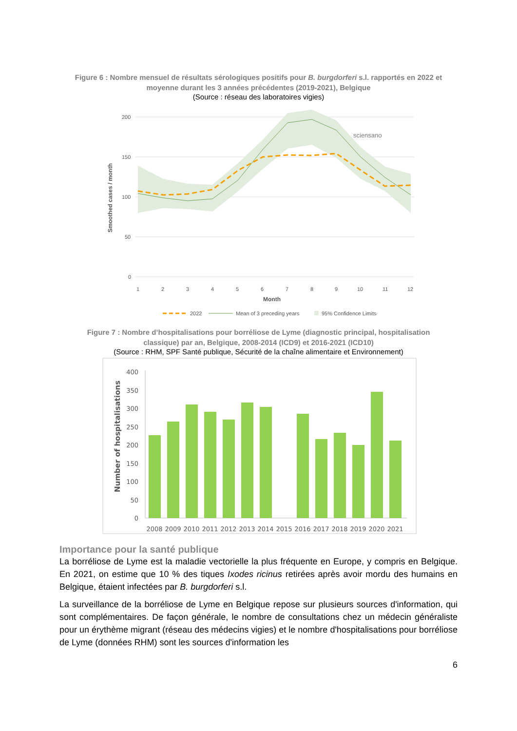Figure 6 : Nombre mensuel de résultats sérologiques positifs pour B. burgdorferi s.l. rapportés en 2022 et moyenne durant les 3 années précédentes (2019-2021), Belgique
(Source : réseau des laboratoires vigies)
200
150
100
50
0
1
2
3
4
5
6
7
8
9
10
11
12
Month
Smoothed cases / month
sciensano
2022
Mean of 3 preceding years
95% Confidence Limits
Figure 7 : Nombre d’hospitalisations pour borréliose de Lyme (diagnostic principal, hospitalisation classique) par an, Belgique, 2008-2014 (ICD9) et 2016-2021 (ICD10)
(Source : RHM, SPF Santé publique, Sécurité de la chaîne alimentaire et Environnement)
400
350
300
250
200
150
100
50
0
2008
2009
2010
2011
2012
2013
2014
2015
2016
2017
2018
2019
2020
2021
Number of hospitalisations
Importance pour la santé publique
La borréliose de Lyme est la maladie vectorielle la plus fréquente en Europe, y compris en Belgique. En 2021, on estime que 10 % des tiques Ixodes ricinus retirées après avoir mordu des humains en Belgique, étaient infectées par B. burgdorferi s.l.
La surveillance de la borréliose de Lyme en Belgique repose sur plusieurs sources d'information, qui sont complémentaires. De façon générale, le nombre de consultations chez un médecin généraliste pour un érythème migrant (réseau des médecins vigies) et le nombre d'hospitalisations pour borréliose de Lyme (données RHM) sont les sources d'information les
6